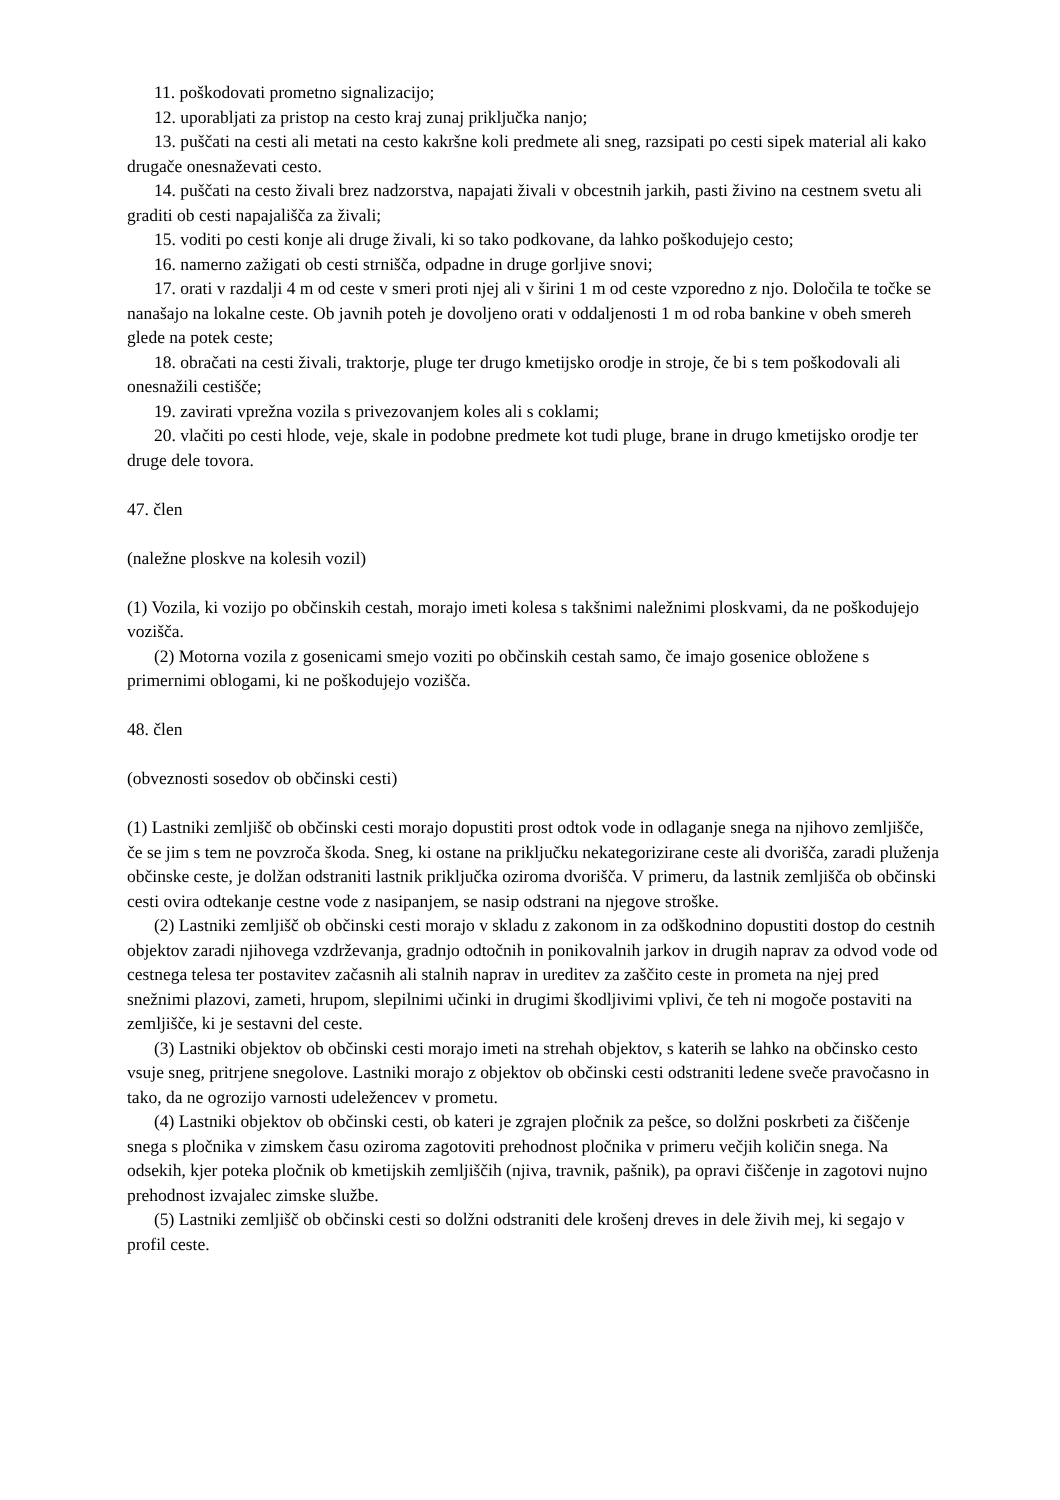11. poškodovati prometno signalizacijo;
12. uporabljati za pristop na cesto kraj zunaj priključka nanjo;
13. puščati na cesti ali metati na cesto kakršne koli predmete ali sneg, razsipati po cesti sipek material ali kako drugače onesnaževati cesto.
14. puščati na cesto živali brez nadzorstva, napajati živali v obcestnih jarkih, pasti živino na cestnem svetu ali graditi ob cesti napajališča za živali;
15. voditi po cesti konje ali druge živali, ki so tako podkovane, da lahko poškodujejo cesto;
16. namerno zažigati ob cesti strnišča, odpadne in druge gorljive snovi;
17. orati v razdalji 4 m od ceste v smeri proti njej ali v širini 1 m od ceste vzporedno z njo. Določila te točke se nanašajo na lokalne ceste. Ob javnih poteh je dovoljeno orati v oddaljenosti 1 m od roba bankine v obeh smereh glede na potek ceste;
18. obračati na cesti živali, traktorje, pluge ter drugo kmetijsko orodje in stroje, če bi s tem poškodovali ali onesnažili cestišče;
19. zavirati vprežna vozila s privezovanjem koles ali s coklami;
20. vlačiti po cesti hlode, veje, skale in podobne predmete kot tudi pluge, brane in drugo kmetijsko orodje ter druge dele tovora.
47. člen
(naležne ploskve na kolesih vozil)
(1) Vozila, ki vozijo po občinskih cestah, morajo imeti kolesa s takšnimi naležnimi ploskvami, da ne poškodujejo vozišča.
(2) Motorna vozila z gosenicami smejo voziti po občinskih cestah samo, če imajo gosenice obložene s primernimi oblogami, ki ne poškodujejo vozišča.
48. člen
(obveznosti sosedov ob občinski cesti)
(1) Lastniki zemljišč ob občinski cesti morajo dopustiti prost odtok vode in odlaganje snega na njihovo zemljišče, če se jim s tem ne povzroča škoda. Sneg, ki ostane na priključku nekategorizirane ceste ali dvorišča, zaradi pluženja občinske ceste, je dolžan odstraniti lastnik priključka oziroma dvorišča. V primeru, da lastnik zemljišča ob občinski cesti ovira odtekanje cestne vode z nasipanjem, se nasip odstrani na njegove stroške.
(2) Lastniki zemljišč ob občinski cesti morajo v skladu z zakonom in za odškodnino dopustiti dostop do cestnih objektov zaradi njihovega vzdrževanja, gradnjo odtočnih in ponikovalnih jarkov in drugih naprav za odvod vode od cestnega telesa ter postavitev začasnih ali stalnih naprav in ureditev za zaščito ceste in prometa na njej pred snežnimi plazovi, zameti, hrupom, slepilnimi učinki in drugimi škodljivimi vplivi, če teh ni mogoče postaviti na zemljišče, ki je sestavni del ceste.
(3) Lastniki objektov ob občinski cesti morajo imeti na strehah objektov, s katerih se lahko na občinsko cesto vsuje sneg, pritrjene snegolove. Lastniki morajo z objektov ob občinski cesti odstraniti ledene sveče pravočasno in tako, da ne ogrozijo varnosti udeležencev v prometu.
(4) Lastniki objektov ob občinski cesti, ob kateri je zgrajen pločnik za pešce, so dolžni poskrbeti za čiščenje snega s pločnika v zimskem času oziroma zagotoviti prehodnost pločnika v primeru večjih količin snega. Na odsekih, kjer poteka pločnik ob kmetijskih zemljiščih (njiva, travnik, pašnik), pa opravi čiščenje in zagotovi nujno prehodnost izvajalec zimske službe.
(5) Lastniki zemljišč ob občinski cesti so dolžni odstraniti dele krošenj dreves in dele živih mej, ki segajo v profil ceste.